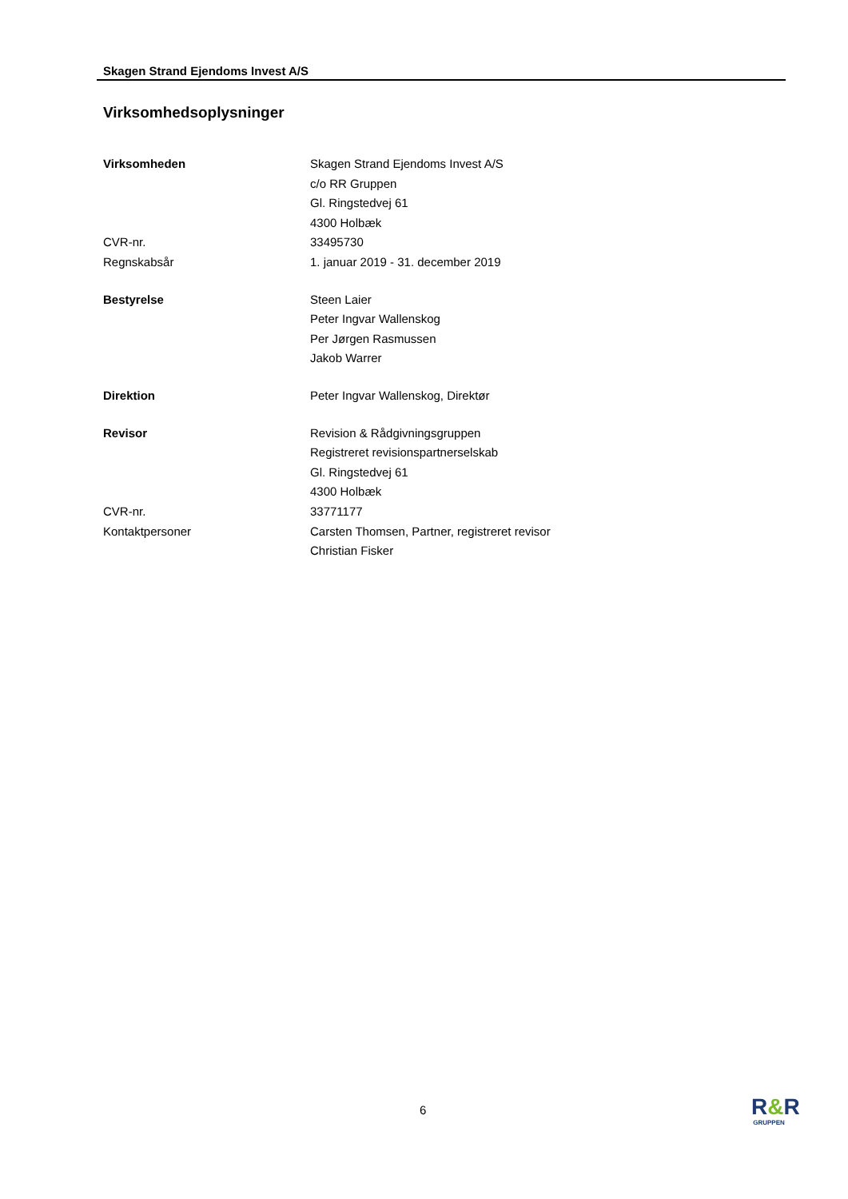Skagen Strand Ejendoms Invest A/S
Virksomhedsoplysninger
| Virksomheden | Skagen Strand Ejendoms Invest A/S |
| | c/o RR Gruppen |
| | Gl. Ringstedvej 61 |
| | 4300 Holbæk |
| CVR-nr. | 33495730 |
| Regnskabsår | 1. januar 2019 - 31. december 2019 |
| Bestyrelse | Steen Laier |
| | Peter Ingvar Wallenskog |
| | Per Jørgen Rasmussen |
| | Jakob Warrer |
| Direktion | Peter Ingvar Wallenskog, Direktør |
| Revisor | Revision & Rådgivningsgruppen |
| | Registreret revisionspartnerselskab |
| | Gl. Ringstedvej 61 |
| | 4300 Holbæk |
| CVR-nr. | 33771177 |
| Kontaktpersoner | Carsten Thomsen, Partner, registreret revisor |
| | Christian Fisker |
6
R&R
GRUPPEN